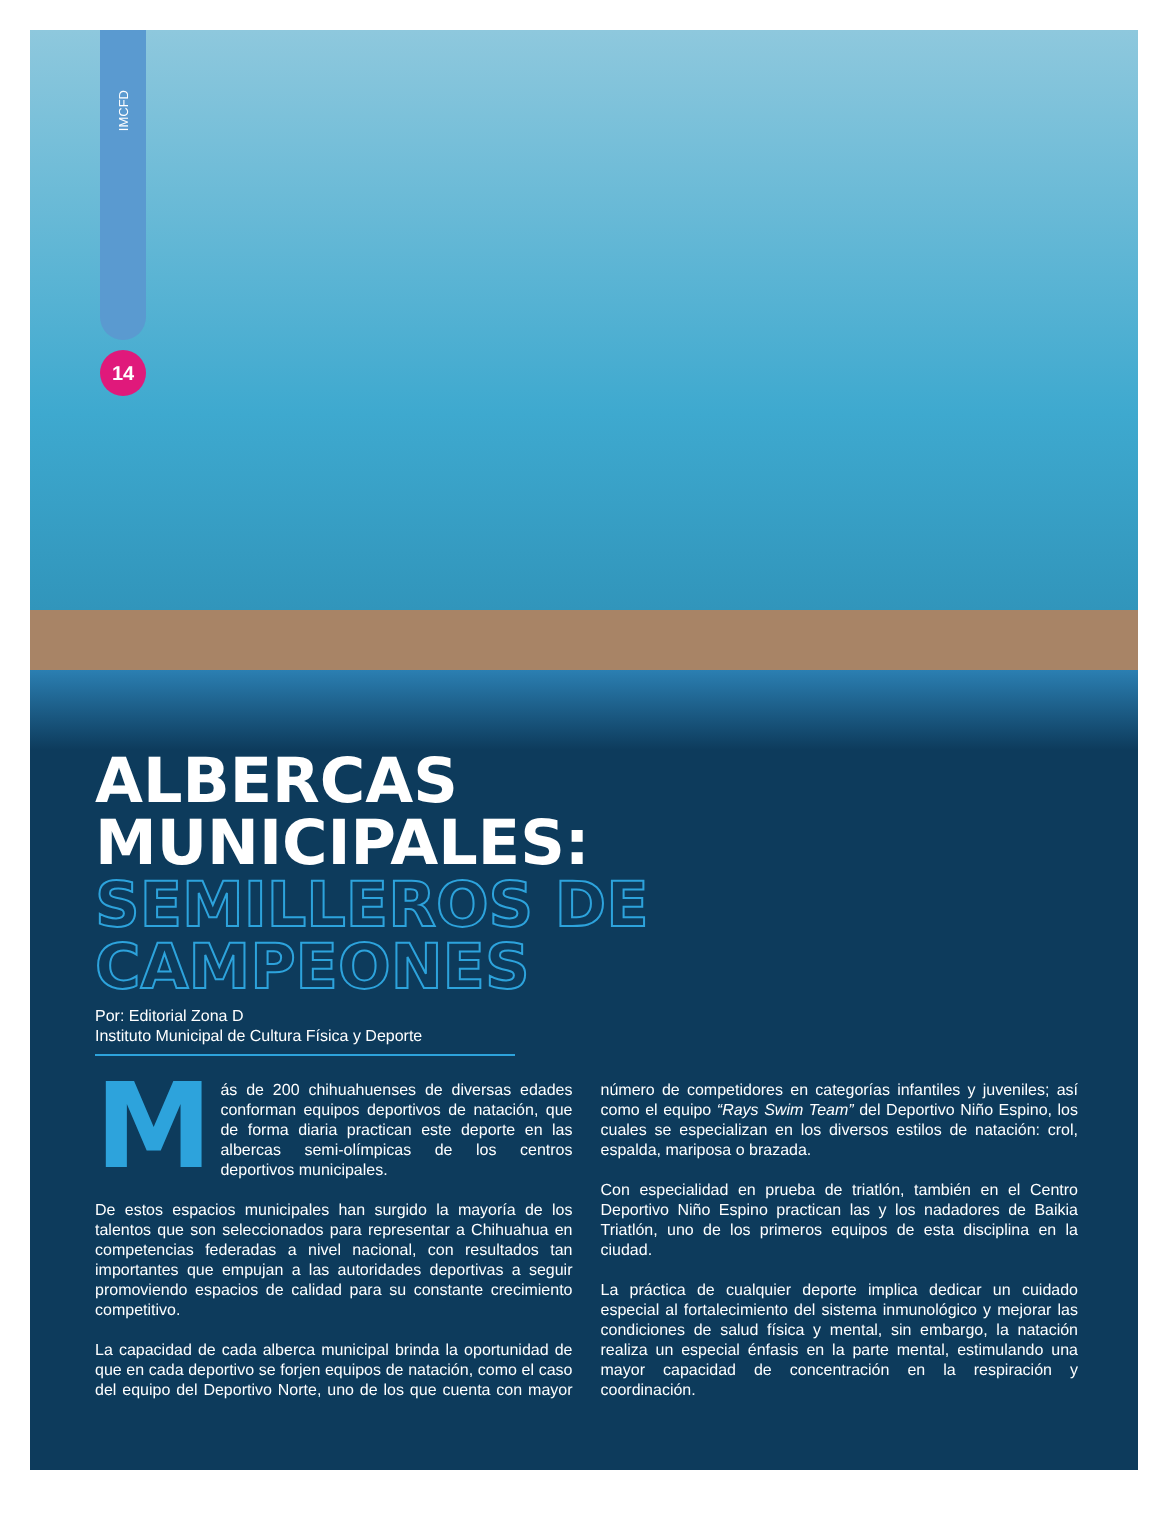IMCFD
14
ALBERCAS
MUNICIPALES:
SEMILLEROS DE CAMPEONES
Por: Editorial Zona D
Instituto Municipal de Cultura Física y Deporte
Más de 200 chihuahuenses de diversas edades conforman equipos deportivos de natación, que de forma diaria practican este deporte en las albercas semi-olímpicas de los centros deportivos municipales.
De estos espacios municipales han surgido la mayoría de los talentos que son seleccionados para representar a Chihuahua en competencias federadas a nivel nacional, con resultados tan importantes que empujan a las autoridades deportivas a seguir promoviendo espacios de calidad para su constante crecimiento competitivo.
La capacidad de cada alberca municipal brinda la oportunidad de que en cada deportivo se forjen equipos de natación, como el caso del equipo del Deportivo Norte, uno de los que cuenta con mayor número de competidores en categorías infantiles y juveniles; así como el equipo “Rays Swim Team” del Deportivo Niño Espino, los cuales se especializan en los diversos estilos de natación: crol, espalda, mariposa o brazada.
Con especialidad en prueba de triatlón, también en el Centro Deportivo Niño Espino practican las y los nadadores de Baikia Triatlón, uno de los primeros equipos de esta disciplina en la ciudad.
La práctica de cualquier deporte implica dedicar un cuidado especial al fortalecimiento del sistema inmunológico y mejorar las condiciones de salud física y mental, sin embargo, la natación realiza un especial énfasis en la parte mental, estimulando una mayor capacidad de concentración en la respiración y coordinación.